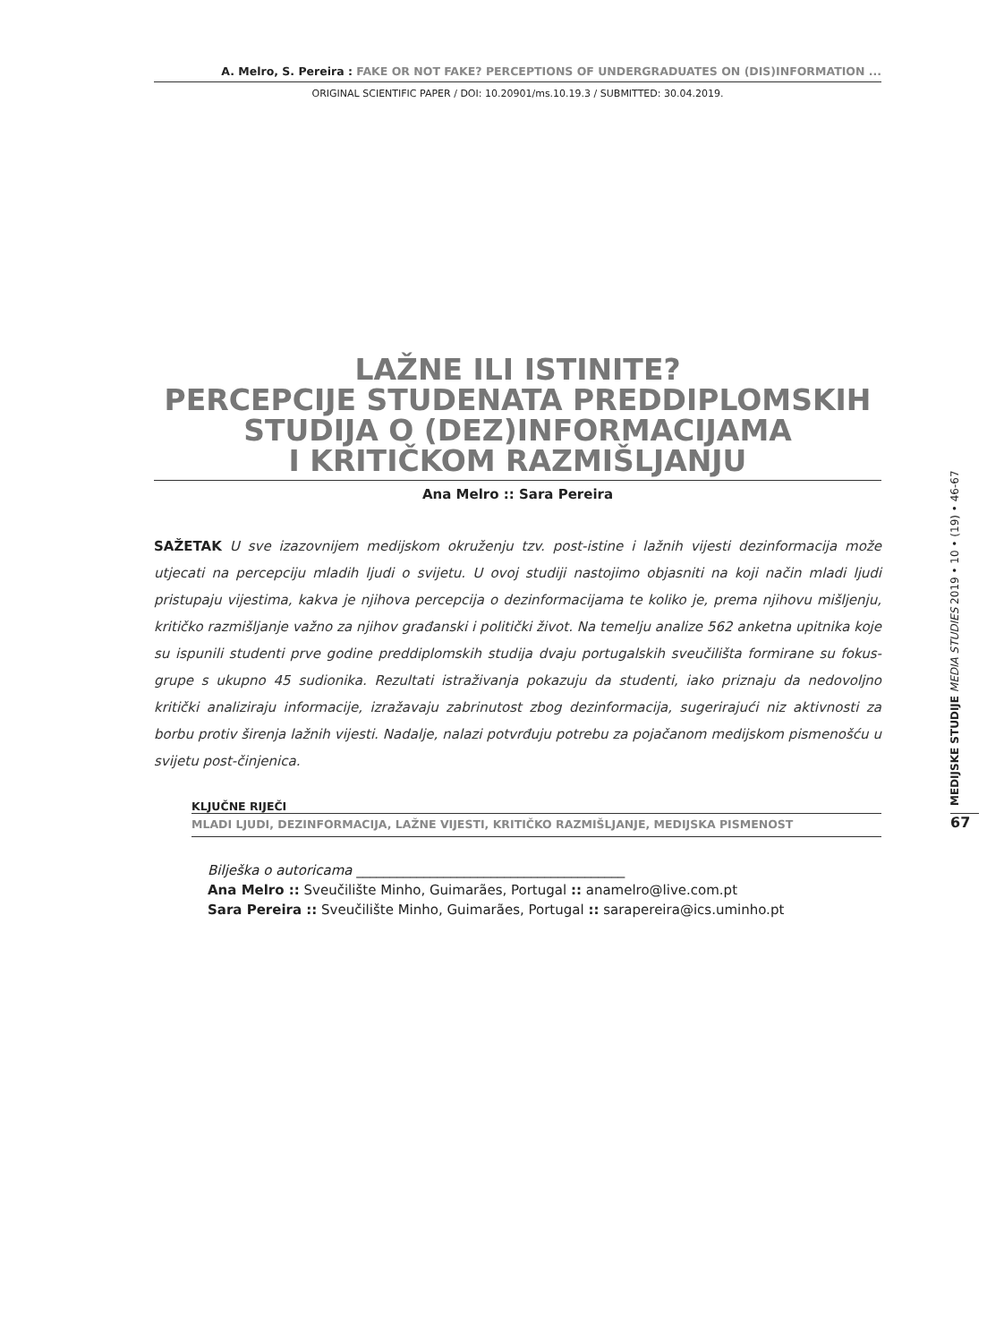A. Melro, S. Pereira : FAKE OR NOT FAKE? PERCEPTIONS OF UNDERGRADUATES ON (DIS)INFORMATION ...
ORIGINAL SCIENTIFIC PAPER / DOI: 10.20901/ms.10.19.3 / SUBMITTED: 30.04.2019.
LAŽNE ILI ISTINITE?
PERCEPCIJE STUDENATA PREDDIPLOMSKIH STUDIJA O (DEZ)INFORMACIJAMA
I KRITIČKOM RAZMIŠLJANJU
Ana Melro :: Sara Pereira
SAŽETAK U sve izazovnijem medijskom okruženju tzv. post-istine i lažnih vijesti dezinformacija može utjecati na percepciju mladih ljudi o svijetu. U ovoj studiji nastojimo objasniti na koji način mladi ljudi pristupaju vijestima, kakva je njihova percepcija o dezinformacijama te koliko je, prema njihovu mišljenju, kritičko razmišljanje važno za njihov građanski i politički život. Na temelju analize 562 anketna upitnika koje su ispunili studenti prve godine preddiplomskih studija dvaju portugalskih sveučilišta formirane su fokus-grupe s ukupno 45 sudionika. Rezultati istraživanja pokazuju da studenti, iako priznaju da nedovoljno kritički analiziraju informacije, izražavaju zabrinutost zbog dezinformacija, sugerirajući niz aktivnosti za borbu protiv širenja lažnih vijesti. Nadalje, nalazi potvrđuju potrebu za pojačanom medijskom pismenošću u svijetu post-činjenica.
KLJUČNE RIJEČI
MLADI LJUDI, DEZINFORMACIJA, LAŽNE VIJESTI, KRITIČKO RAZMIŠLJANJE, MEDIJSKA PISMENOST
Bilješka o autoricama ________________________________________
Ana Melro :: Sveučilište Minho, Guimarães, Portugal :: anamelro@live.com.pt
Sara Pereira :: Sveučilište Minho, Guimarães, Portugal :: sarapereira@ics.uminho.pt
MEDIJSKE STUDIJE MEDIA STUDIES 2019 • 10 • (19) • 46-67
67